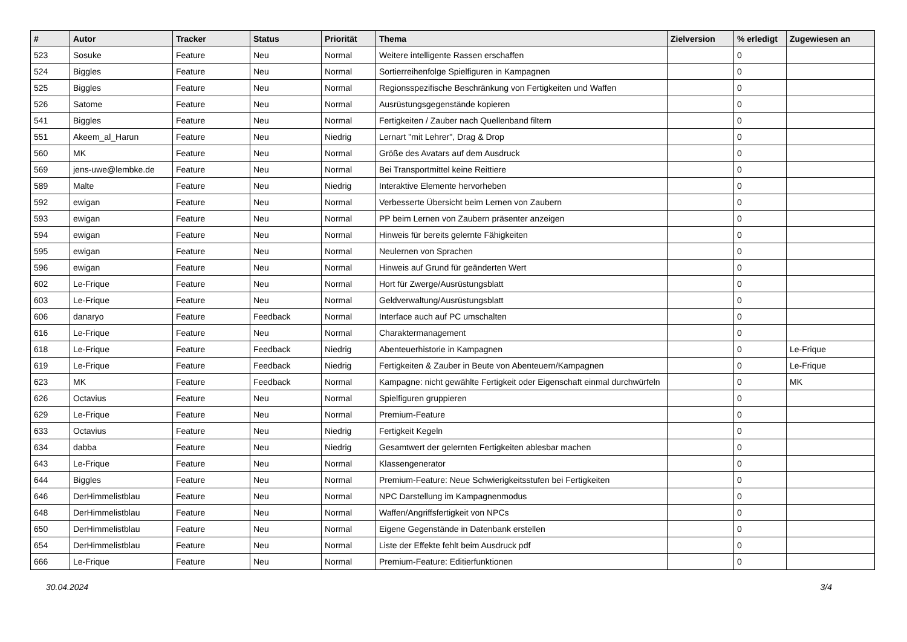| # | Autor | Tracker | Status | Priorität | Thema | Zielversion | % erledigt | Zugewiesen an |
| --- | --- | --- | --- | --- | --- | --- | --- | --- |
| 523 | Sosuke | Feature | Neu | Normal | Weitere intelligente Rassen erschaffen | | 0 | |
| 524 | Biggles | Feature | Neu | Normal | Sortierreihenfolge Spielfiguren in Kampagnen | | 0 | |
| 525 | Biggles | Feature | Neu | Normal | Regionsspezifische Beschränkung von Fertigkeiten und Waffen | | 0 | |
| 526 | Satome | Feature | Neu | Normal | Ausrüstungsgegenstände kopieren | | 0 | |
| 541 | Biggles | Feature | Neu | Normal | Fertigkeiten / Zauber nach Quellenband filtern | | 0 | |
| 551 | Akeem_al_Harun | Feature | Neu | Niedrig | Lernart "mit Lehrer", Drag & Drop | | 0 | |
| 560 | MK | Feature | Neu | Normal | Größe des Avatars auf dem Ausdruck | | 0 | |
| 569 | jens-uwe@lembke.de | Feature | Neu | Normal | Bei Transportmittel keine Reittiere | | 0 | |
| 589 | Malte | Feature | Neu | Niedrig | Interaktive Elemente hervorheben | | 0 | |
| 592 | ewigan | Feature | Neu | Normal | Verbesserte Übersicht beim Lernen von Zaubern | | 0 | |
| 593 | ewigan | Feature | Neu | Normal | PP beim Lernen von Zaubern präsenter anzeigen | | 0 | |
| 594 | ewigan | Feature | Neu | Normal | Hinweis für bereits gelernte Fähigkeiten | | 0 | |
| 595 | ewigan | Feature | Neu | Normal | Neulernen von Sprachen | | 0 | |
| 596 | ewigan | Feature | Neu | Normal | Hinweis auf Grund für geänderten Wert | | 0 | |
| 602 | Le-Frique | Feature | Neu | Normal | Hort für Zwerge/Ausrüstungsblatt | | 0 | |
| 603 | Le-Frique | Feature | Neu | Normal | Geldverwaltung/Ausrüstungsblatt | | 0 | |
| 606 | danaryo | Feature | Feedback | Normal | Interface auch auf PC umschalten | | 0 | |
| 616 | Le-Frique | Feature | Neu | Normal | Charaktermanagement | | 0 | |
| 618 | Le-Frique | Feature | Feedback | Niedrig | Abenteuerhistorie in Kampagnen | | 0 | Le-Frique |
| 619 | Le-Frique | Feature | Feedback | Niedrig | Fertigkeiten & Zauber in Beute von Abenteuern/Kampagnen | | 0 | Le-Frique |
| 623 | MK | Feature | Feedback | Normal | Kampagne: nicht gewählte Fertigkeit oder Eigenschaft einmal durchwürfeln | | 0 | MK |
| 626 | Octavius | Feature | Neu | Normal | Spielfiguren gruppieren | | 0 | |
| 629 | Le-Frique | Feature | Neu | Normal | Premium-Feature | | 0 | |
| 633 | Octavius | Feature | Neu | Niedrig | Fertigkeit Kegeln | | 0 | |
| 634 | dabba | Feature | Neu | Niedrig | Gesamtwert der gelernten Fertigkeiten ablesbar machen | | 0 | |
| 643 | Le-Frique | Feature | Neu | Normal | Klassengenerator | | 0 | |
| 644 | Biggles | Feature | Neu | Normal | Premium-Feature: Neue Schwierigkeitsstufen bei Fertigkeiten | | 0 | |
| 646 | DerHimmelistblau | Feature | Neu | Normal | NPC Darstellung im Kampagnenmodus | | 0 | |
| 648 | DerHimmelistblau | Feature | Neu | Normal | Waffen/Angriffsfertigkeit von NPCs | | 0 | |
| 650 | DerHimmelistblau | Feature | Neu | Normal | Eigene Gegenstände in Datenbank erstellen | | 0 | |
| 654 | DerHimmelistblau | Feature | Neu | Normal | Liste der Effekte fehlt beim Ausdruck pdf | | 0 | |
| 666 | Le-Frique | Feature | Neu | Normal | Premium-Feature: Editierfunktionen | | 0 | |
30.04.2024 3/4